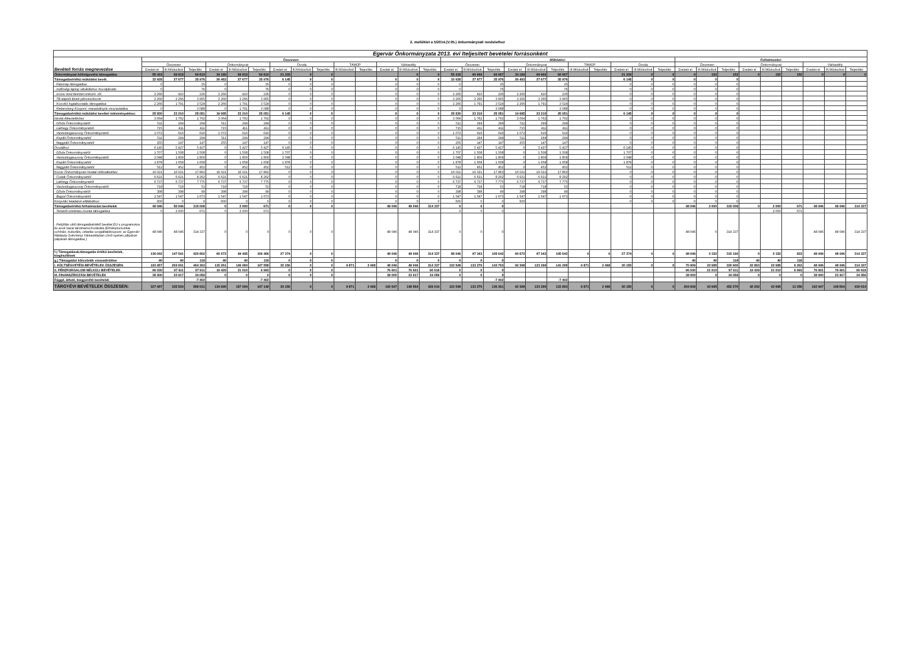2. melléklet a 5/2014.(V.05.) önkormányzati rendelethez
| Egervár Önkormányzata 2013. évi Iteljesített bevételei forrásonként | | | | | | | | | | | | | | | | | | | | | | | | | | | | | | | | | | |
| --- | --- | --- | --- | --- | --- | --- | --- | --- | --- | --- | --- | --- | --- | --- | --- | --- | --- | --- | --- | --- | --- | --- | --- | --- | --- | --- | --- | --- | --- | --- | --- | --- | --- | --- |
| Bevételi forrás megnevezése | Összesen: | | | | | | | | | | | | | | Működési: | | | | | | | | | | | Felhalmozási: | | | | | | | | |
| | Összesen | | | Önkormányzat | | | Óvoda | | | TÁMOP | | Várkastély | | | Összesen | | | Önkormányzat | | | TÁMOP | | Óvoda | | | Összesen | | | Önkormányzat | | | Várkastély | | |
| | Eredeti el. | III.Módosított | Teljesítés | Eredeti el. | III.Módosított | Teljesítés | Eredeti el. | III.Módosított | Teljesítés | III.Módosított | Teljesítés | Eredeti el. | III.Módosított | Teljesítés | Eredeti el. | III.Módosított | Teljesítés | Eredeti el. | III.Módosított | Teljesítés | III.Módosított | Teljesítés | Eredeti el. | III.Módosított | Teljesítés | Eredeti el. | III.Módosított | Teljesítés | Eredeti el. | III.Módosított | Teljesítés | Eredeti el. | III.Módosított | Teljesítés |
| Önkormányzat költségvetési támogatása | 55 418 | 69 818 | 69 819 | 34 189 | 69 818 | 69 819 | 21 229 | 0 | 0 | | | | 0 | 0 | 55 418 | 69 666 | 69 667 | 34 189 | 69 666 | 69 667 | | | 21 229 | 0 | 0 | 0 | 152 | 152 | 0 | 152 | 152 | 0 | 0 | 0 |
| Támogatásértékű működési bevét. | 32 628 | 27 677 | 35 976 | 26 483 | 27 677 | 35 976 | 6 145 | 0 | 0 | | | 0 | 0 | 0 | 32 628 | 27 677 | 35 976 | 26 483 | 27 677 | 35 976 | | | 6 145 | 0 | 0 | 0 | 0 | 0 | | | | | | |
| - Falumap támogatása | 0 | | 35 | 0 | | 35 | 0 | 0 | 0 | | | 0 | 0 | 0 | 0 | | 35 | | | 35 | | | 0 | 0 | 0 | 0 | 0 | 0 | | | | | | |
| - mdőrségi laptop vásárláshoz hozzájárulás | 0 | | 76 | 0 | | 76 | 0 | 0 | 0 | | | 0 | 0 | 0 | 0 | | 76 | | | 76 | | | 0 | 0 | 0 | 0 | 0 | 0 | | | | | | |
| - orvosi rend.fenntart.önkorm.-tól | 2 266 | 410 | 236 | 2 266 | 410 | 236 | 0 | 0 | 0 | | | 0 | 0 | 0 | 2 266 | 410 | 236 | 2 266 | 410 | 236 | | | 0 | 0 | 0 | 0 | 0 | 0 | | | | | | |
| - TB alaptól átvett pénzeszközök | 2 266 | 2 266 | 3 965 | 2 266 | 2 266 | 3 965 | 0 | 0 | 0 | | | 0 | 0 | 0 | 2 266 | 2 266 | 3 965 | 2 266 | 2 266 | 3 965 | | | 0 | 0 | 0 | 0 | 0 | 0 | | | | | | |
| - Közcélú foglalkoztatás támogatása | 2 266 | 1 791 | 3 524 | 2 266 | 1 791 | 3 524 | 0 | 0 | 0 | | | 0 | 0 | 0 | 2 266 | 1 791 | 3 524 | 2 266 | 1 791 | 3 524 | | | 0 | 0 | 0 | 0 | 0 | 0 | | | | | | |
| - Klebersberg Központ, maradványok visszautalása | 0 | | 3 088 | 0 | 1 791 | 3 088 | 0 | 0 | 0 | | | 0 | 0 | 0 | 0 | | 3 088 | | | 3 088 | | | 0 | 0 | 0 | 0 | 0 | 0 | | | | | | |
| Támogatásértékű működési bevétel intézményekhez: | 25 830 | 23 210 | 25 051 | 19 685 | 23 210 | 25 051 | 6 145 | 0 | 0 | | | 0 | 0 | 0 | 25 830 | 23 210 | 25 051 | 19 685 | 23 210 | 25 051 | | | 6 145 | 0 | 0 | 0 | 0 | 0 | | | | | | |
| Iskolai étkeztetéshez | 3 064 | 1 762 | 1 762 | 3 064 | 1 762 | 1 762 | 0 | 0 | 0 | | | 0 | 0 | 0 | 3 064 | 1 762 | 1 762 | 3 064 | 1 762 | 1 762 | | | 0 | 0 | 0 | 0 | 0 | 0 | | | | | | |
| - Gősfa Önkormányzattól | 511 | 294 | 294 | 511 | 294 | 294 | 0 | 0 | 0 | | | 0 | 0 | 0 | 511 | 294 | 294 | 511 | 294 | 294 | | | 0 | 0 | 0 | 0 | 0 | 0 | | | | | | |
| - Lakhegy Önkormányzattól | 715 | 411 | 411 | 715 | 411 | 411 | 0 | 0 | 0 | | | 0 | 0 | 0 | 715 | 411 | 411 | 715 | 411 | 411 | | | 0 | 0 | 0 | 0 | 0 | 0 | | | | | | |
| - Vasboldogasszony Önkormányzattól | 1 072 | 616 | 616 | 1 072 | 616 | 616 | 0 | 0 | 0 | | | 0 | 0 | 0 | 1 072 | 616 | 616 | 1 072 | 616 | 616 | | | 0 | 0 | 0 | 0 | 0 | 0 | | | | | | |
| - Kispáli Önkormányzattól | 511 | 294 | 294 | 511 | 294 | 294 | 0 | 0 | 0 | | | 0 | 0 | 0 | 511 | 294 | 294 | 511 | 294 | 294 | | | 0 | 0 | 0 | 0 | 0 | 0 | | | | | | |
| - Nagypáli Önkormányzattól | 255 | 147 | 147 | 255 | 147 | 147 | 0 | 0 | 0 | | | 0 | 0 | 0 | 255 | 147 | 147 | 255 | 147 | 147 | | | 0 | 0 | 0 | 0 | 0 | 0 | | | | | | |
| Óvodához | 6 145 | 5 427 | 5 427 | 0 | 5 427 | 5 427 | 6 145 | 0 | 0 | | | 0 | 0 | 0 | 6 145 | 5 427 | 5 427 | 0 | 5 427 | 5 427 | | | 6 145 | 0 | 0 | 0 | 0 | 0 | | | | | | |
| - Gősfa Önkormányzattól | 1 707 | 1 508 | 1 508 | 0 | 1 508 | 1 508 | 1 707 | 0 | 0 | | | 0 | 0 | 0 | 1 707 | 1 508 | 1 508 | 0 | 1 508 | 1 508 | | | 1 707 | 0 | 0 | 0 | 0 | 0 | | | | | | |
| - Vasboldogasszony Önkormányzattól | 2 048 | 1 809 | 1 809 | 0 | 1 809 | 1 809 | 2 048 | 0 | 0 | | | 0 | 0 | 0 | 2 048 | 1 809 | 1 809 | 0 | 1 809 | 1 809 | | | 2 048 | 0 | 0 | 0 | 0 | 0 | | | | | | |
| - Kispáli Önkormányzattól | 1 878 | 1 658 | 1 658 | 0 | 1 658 | 1 658 | 1 878 | 0 | 0 | | | 0 | 0 | 0 | 1 878 | 1 658 | 1 658 | 0 | 1 658 | 1 658 | | | 1 878 | 0 | 0 | 0 | 0 | 0 | | | | | | |
| - Nagypáli Önkormányzattól | 512 | 452 | 452 | 0 | 452 | 452 | 512 | 0 | 0 | | | 0 | 0 | 0 | 512 | 452 | 452 | 0 | 452 | 452 | | | 512 | 0 | 0 | 0 | 0 | 0 | | | | | | |
| Közös Önkormányzati Hivatal működéséhez | 16 021 | 16 021 | 17 862 | 16 021 | 16 021 | 17 862 | 0 | 0 | 0 | | | 0 | 0 | 0 | 16 021 | 16 021 | 17 862 | 16 021 | 16 021 | 17 862 | | | 0 | 0 | 0 | 0 | 0 | 0 | | | | | | |
| - Csatár Önkormányzattól | 6 621 | 6 621 | 8 262 | 6 621 | 6 621 | 8 262 | 0 | 0 | 0 | | | 0 | 0 | 0 | 6 621 | 6 621 | 8 262 | 6 621 | 6 621 | 8 262 | | | 0 | 0 | 0 | 0 | 0 | 0 | | | | | | |
| - Lakhegy Önkormányzattól | 6 737 | 6 737 | 7 775 | 6 737 | 6 737 | 7 775 | 0 | 0 | 0 | | | 0 | 0 | 0 | 6 737 | 6 737 | 7 775 | 6 737 | 6 737 | 7 775 | | | 0 | 0 | 0 | 0 | 0 | 0 | | | | | | |
| - Vasboldogasszony Önkormányzattól | 718 | 718 | 53 | 718 | 718 | 53 | 0 | 0 | 0 | | | 0 | 0 | 0 | 718 | 718 | 53 | 718 | 718 | 53 | | | 0 | 0 | 0 | 0 | 0 | 0 | | | | | | |
| - Gősfa Önkormányzattól | 398 | 398 | 99 | 398 | 398 | 99 | 0 | 0 | 0 | | | 0 | 0 | 0 | 398 | 398 | 99 | 398 | 398 | 99 | | | 0 | 0 | 0 | 0 | 0 | 0 | | | | | | |
| - Bagod Önkormányzattól | 1 547 | 1 547 | 1 673 | 1 547 | 1 547 | 1 673 | 0 | 0 | 0 | | | 0 | 0 | 0 | 1 547 | 1 547 | 1 673 | 1 547 | 1 547 | 1 673 | | | 0 | 0 | 0 | 0 | 0 | 0 | | | | | | |
| Könyvtári feladatok ellátásához: | 600 | 0 | 0 | 600 | 0 | 0 | 0 | 0 | 0 | | | 0 | 0 | 0 | 600 | 0 | 0 | 600 | | | | | 0 | 0 | 0 | 0 | 0 | 0 | | | | | | |
| Támogatásértékű felhalmozási bevételek | 48 046 | 50 046 | 315 008 | 0 | 2 000 | 671 | 0 | 0 | 0 | | | 48 046 | 48 046 | 314 337 | 0 | 0 | 0 | | | | | | | | | 48 046 | 2 000 | 315 008 | 0 | 2 000 | 671 | 48 046 | 48 046 | 314 337 |
| - Temetői önkéntes munka támogatása | 0 | 2 000 | 671 | 0 | 2 000 | 671 | | | | | | | | | 0 | 0 | 0 | | | | | | | | | | | | | 2 000 | 671 | | | |
| - Felújítási célú támogatásértékű bevétel EU-s programokra és azok hazai társfinanszírozására (Élményturisztikai színházi, kulturális, oktatási szolgáltatóközpont, az Egervári Nádasdy-Széchenyi Várkastélyban című nyertes pályázat- pályázati támogatása ) | 48 046 | 48 046 | 314 337 | 0 | 0 | 0 | 0 | 0 | 0 | | | 48 046 | 48 046 | 314 337 | 0 | 0 | 0 | | | | | | | | | 48 046 | 0 | 314 337 | | | | 48 046 | 48 046 | 314 337 |
| f.) Támogatások,támogatás értékű bevételek, kiegészítések | 136 092 | 147 541 | 420 802 | 60 672 | 99 495 | 106 466 | 27 374 | 0 | 0 | | | 48 046 | 48 046 | 314 337 | 88 046 | 97 343 | 105 642 | 60 672 | 97 343 | 105 642 | 0 | 0 | 27 374 | 0 | 0 | 48 046 | 2 152 | 315 160 | 0 | 2 152 | 823 | 48 046 | 48 046 | 314 337 |
| g.) Támogatási kölcsönök visszatérülése | 40 | 40 | 118 | 40 | 40 | 118 | 0 | 0 | 0 | | | 0 | 0 | 0 | 0 | 0 | 0 | | | | | | | | | 40 | 40 | 118 | 40 | 40 | 118 | | | |
| I. KÖLTSÉGVETÉSI BEVÉTELEK ÖSSZESEN: | 193 457 | 204 001 | 464 363 | 115 261 | 146 084 | 147 558 | 30 150 | 0 | 0 | 9 871 | 2 468 | 48 046 | 48 046 | 314 337 | 122 548 | 133 270 | 143 763 | 92 398 | 123 399 | 141 295 | 9 871 | 2 468 | 30 150 | 0 | 0 | 70 909 | 22 685 | 320 600 | 22 863 | 22 685 | 6 263 | 48 046 | 48 046 | 314 337 |
| II. PÉNZFORGALOM NÉLKÜLI BEVÉTELEK | 96 030 | 97 611 | 97 611 | 19 429 | 21 010 | 6 993 | 0 | 0 | 0 | | | 76 601 | 76 601 | 90 618 | 0 | 0 | 0 | | | | | | | | | 96 030 | 21 010 | 97 611 | 19 429 | 21 010 | 6 993 | 76 601 | 76 601 | 90 618 |
| III. FINANSZÍROZÁSI BEVÉTELEK | 38 000 | 23 917 | 34 059 | 0 | 0 | 0 | 0 | 0 | 0 | | | 38 000 | 23 917 | 34 059 | 0 | 0 | 0 | | | | | | | | | 38 000 | 0 | 34 059 | 0 | 0 | 0 | 38 000 | 23 917 | 34 059 |
| Függő, átfutó, kiegyenlítő bevételek | | | -7 402 | | | -7 402 | | | | | | | | | | | -7 402 | | | -7 402 | | | | | | | | | | | | | | |
| TÁRGYÉVI BEVÉTELEK ÖSSZESEN: | 327 487 | 325 529 | 588 631 | 134 690 | 167 094 | 147 149 | 30 150 | 0 | 0 | 9 871 | 2 468 | 162 647 | 148 564 | 439 014 | 122 548 | 133 270 | 136 361 | 92 398 | 123 399 | 133 893 | 9 871 | 2 468 | 30 150 | 0 | 0 | 204 939 | 43 695 | 452 270 | 42 292 | 43 695 | 13 256 | 162 647 | 148 564 | 439 014 |